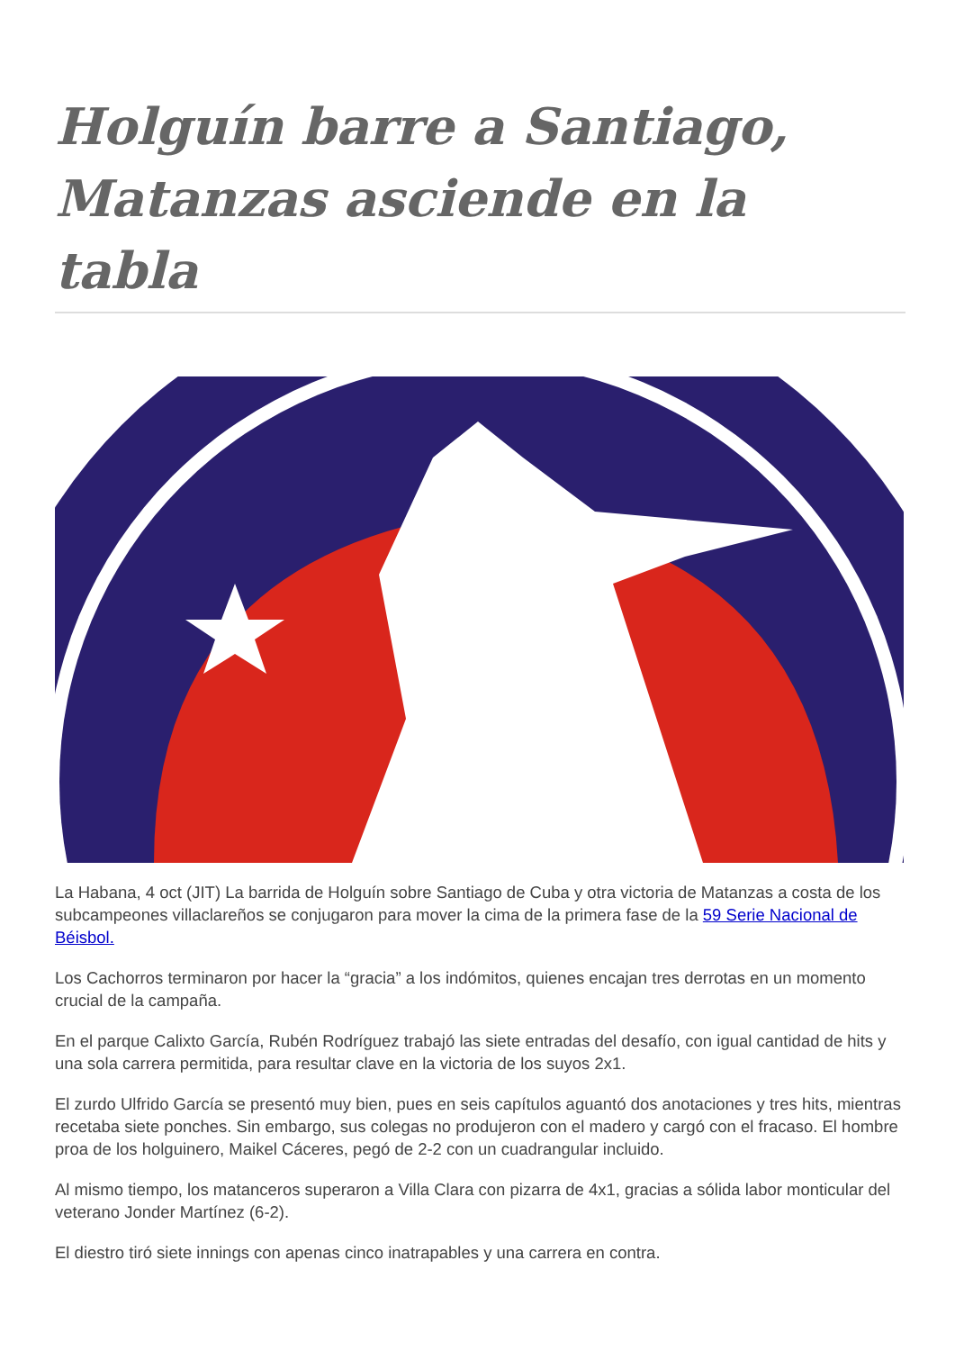Holguín barre a Santiago, Matanzas asciende en la tabla
La Habana, 4 oct (JIT) La barrida de Holguín sobre Santiago de Cuba y otra victoria de Matanzas a costa de los subcampeones villaclareños se conjugaron para mover la cima de la primera fase de la 59 Serie Nacional de Béisbol.
Los Cachorros terminaron por hacer la “gracia” a los indómitos, quienes encajan tres derrotas en un momento crucial de la campaña.
En el parque Calixto García, Rubén Rodríguez trabajó las siete entradas del desafío, con igual cantidad de hits y una sola carrera permitida, para resultar clave en la victoria de los suyos 2x1.
El zurdo Ulfrido García se presentó muy bien, pues en seis capítulos aguantó dos anotaciones y tres hits, mientras recetaba siete ponches. Sin embargo, sus colegas no produjeron con el madero y cargó con el fracaso. El hombre proa de los holguinero, Maikel Cáceres, pegó de 2-2 con un cuadrangular incluido.
Al mismo tiempo, los matanceros superaron a Villa Clara con pizarra de 4x1, gracias a sólida labor monticular del veterano Jonder Martínez (6-2).
El diestro tiró siete innings con apenas cinco inatrapables y una carrera en contra.